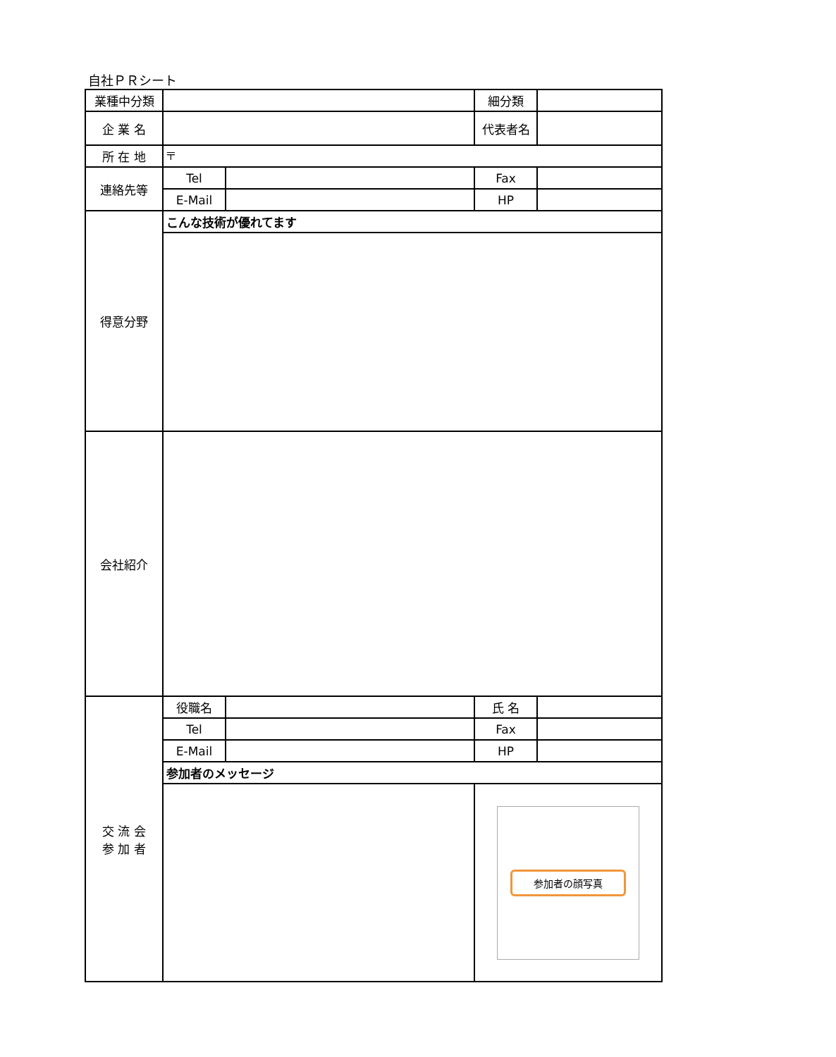自社ＰＲシート
| 業種中分類 | | | 細分類 | |
| 企 業 名 | | | 代表者名 | |
| 所 在 地 | 〒 | | | |
| 連絡先等 | Tel | | Fax | |
| | E-Mail | | HP | |
| 得意分野 | こんな技術が優れてます | | | |
| 会社紹介 | | | | |
| 交 流 会 参 加 者 | 役職名 | | 氏 名 | |
| | Tel | | Fax | |
| | E-Mail | | HP | |
| | 参加者のメッセージ | | | |
| | | | 参加者の顔写真 | |